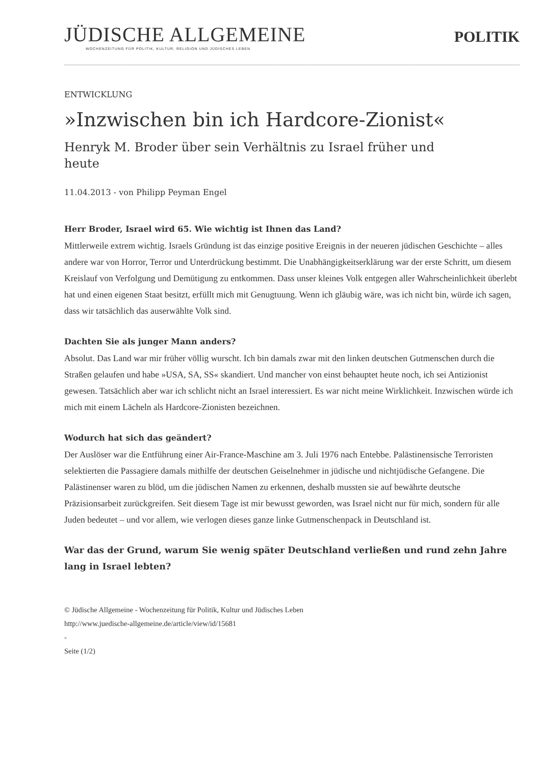JÜDISCHE ALLGEMEINE
WOCHENZEITUNG FÜR POLITIK, KULTUR, RELIGION UND JÜDISCHES LEBEN
POLITIK
ENTWICKLUNG
»Inzwischen bin ich Hardcore-Zionist«
Henryk M. Broder über sein Verhältnis zu Israel früher und heute
11.04.2013 - von Philipp Peyman Engel
Herr Broder, Israel wird 65. Wie wichtig ist Ihnen das Land?
Mittlerweile extrem wichtig. Israels Gründung ist das einzige positive Ereignis in der neueren jüdischen Geschichte – alles andere war von Horror, Terror und Unterdrückung bestimmt. Die Unabhängigkeitserklärung war der erste Schritt, um diesem Kreislauf von Verfolgung und Demütigung zu entkommen. Dass unser kleines Volk entgegen aller Wahrscheinlichkeit überlebt hat und einen eigenen Staat besitzt, erfüllt mich mit Genugtuung. Wenn ich gläubig wäre, was ich nicht bin, würde ich sagen, dass wir tatsächlich das auserwählte Volk sind.
Dachten Sie als junger Mann anders?
Absolut. Das Land war mir früher völlig wurscht. Ich bin damals zwar mit den linken deutschen Gutmenschen durch die Straßen gelaufen und habe »USA, SA, SS« skandiert. Und mancher von einst behauptet heute noch, ich sei Antizionist gewesen. Tatsächlich aber war ich schlicht nicht an Israel interessiert. Es war nicht meine Wirklichkeit. Inzwischen würde ich mich mit einem Lächeln als Hardcore-Zionisten bezeichnen.
Wodurch hat sich das geändert?
Der Auslöser war die Entführung einer Air-France-Maschine am 3. Juli 1976 nach Entebbe. Palästinensische Terroristen selektierten die Passagiere damals mithilfe der deutschen Geiselnehmer in jüdische und nichtjüdische Gefangene. Die Palästinenser waren zu blöd, um die jüdischen Namen zu erkennen, deshalb mussten sie auf bewährte deutsche Präzisionsarbeit zurückgreifen. Seit diesem Tage ist mir bewusst geworden, was Israel nicht nur für mich, sondern für alle Juden bedeutet – und vor allem, wie verlogen dieses ganze linke Gutmenschenpack in Deutschland ist.
War das der Grund, warum Sie wenig später Deutschland verließen und rund zehn Jahre lang in Israel lebten?
© Jüdische Allgemeine - Wochenzeitung für Politik, Kultur und Jüdisches Leben
http://www.juedische-allgemeine.de/article/view/id/15681
-
Seite (1/2)